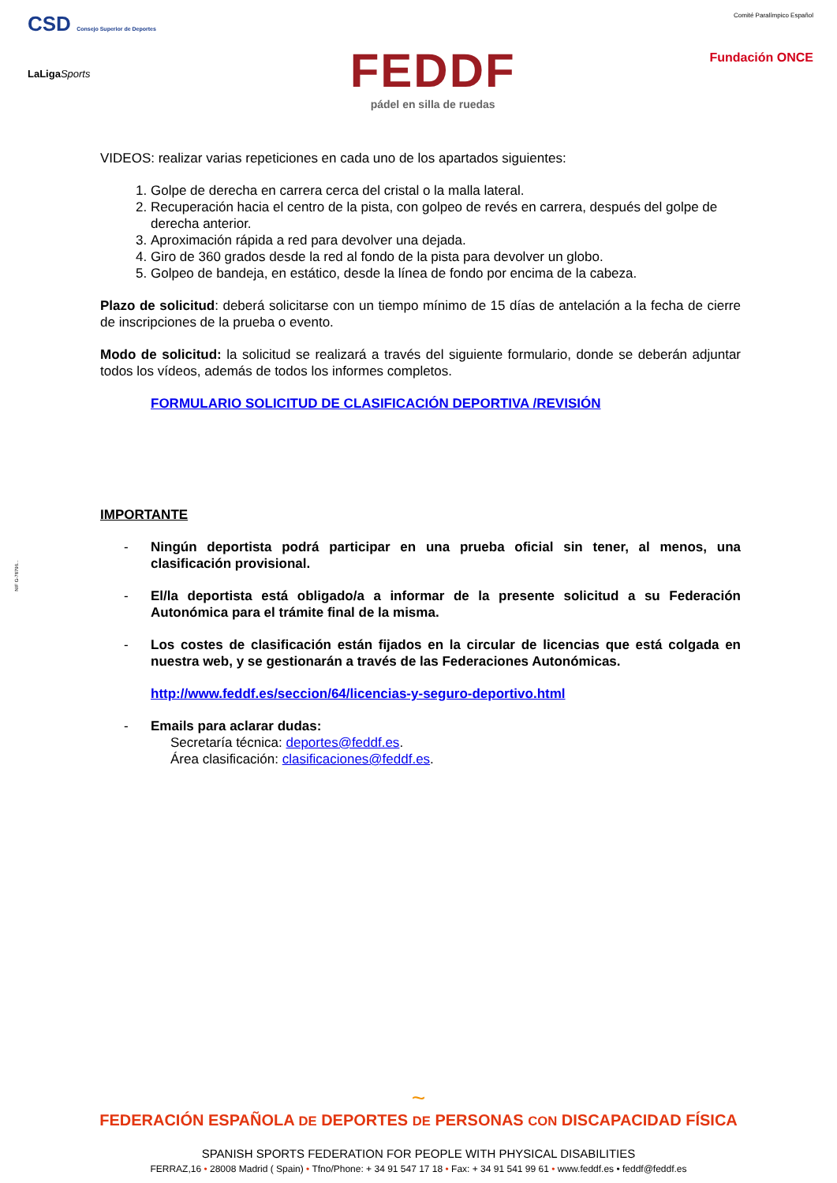CSD Consejo Superior de Deportes
LaLigaSports
FEDDF
pádel en silla de ruedas
Comité Paralímpico Español
Fundación ONCE
NIF G-78796...
VIDEOS: realizar varias repeticiones en cada uno de los apartados siguientes:
1. Golpe de derecha en carrera cerca del cristal o la malla lateral.
2. Recuperación hacia el centro de la pista, con golpeo de revés en carrera, después del golpe de derecha anterior.
3. Aproximación rápida a red para devolver una dejada.
4. Giro de 360 grados desde la red al fondo de la pista para devolver un globo.
5. Golpeo de bandeja, en estático, desde la línea de fondo por encima de la cabeza.
Plazo de solicitud: deberá solicitarse con un tiempo mínimo de 15 días de antelación a la fecha de cierre de inscripciones de la prueba o evento.
Modo de solicitud: la solicitud se realizará a través del siguiente formulario, donde se deberán adjuntar todos los vídeos, además de todos los informes completos.
FORMULARIO SOLICITUD DE CLASIFICACIÓN DEPORTIVA /REVISIÓN
IMPORTANTE
- Ningún deportista podrá participar en una prueba oficial sin tener, al menos, una clasificación provisional.
- El/la deportista está obligado/a a informar de la presente solicitud a su Federación Autonómica para el trámite final de la misma.
- Los costes de clasificación están fijados en la circular de licencias que está colgada en nuestra web, y se gestionarán a través de las Federaciones Autonómicas.
http://www.feddf.es/seccion/64/licencias-y-seguro-deportivo.html
- Emails para aclarar dudas:
Secretaría técnica: deportes@feddf.es.
Área clasificación: clasificaciones@feddf.es.
~
FEDERACIÓN ESPAÑOLA DE DEPORTES DE PERSONAS CON DISCAPACIDAD FÍSICA
SPANISH SPORTS FEDERATION FOR PEOPLE WITH PHYSICAL DISABILITIES
FERRAZ,16 • 28008 Madrid ( Spain) • Tfno/Phone: + 34 91 547 17 18 • Fax: + 34 91 541 99 61 • www.feddf.es • feddf@feddf.es